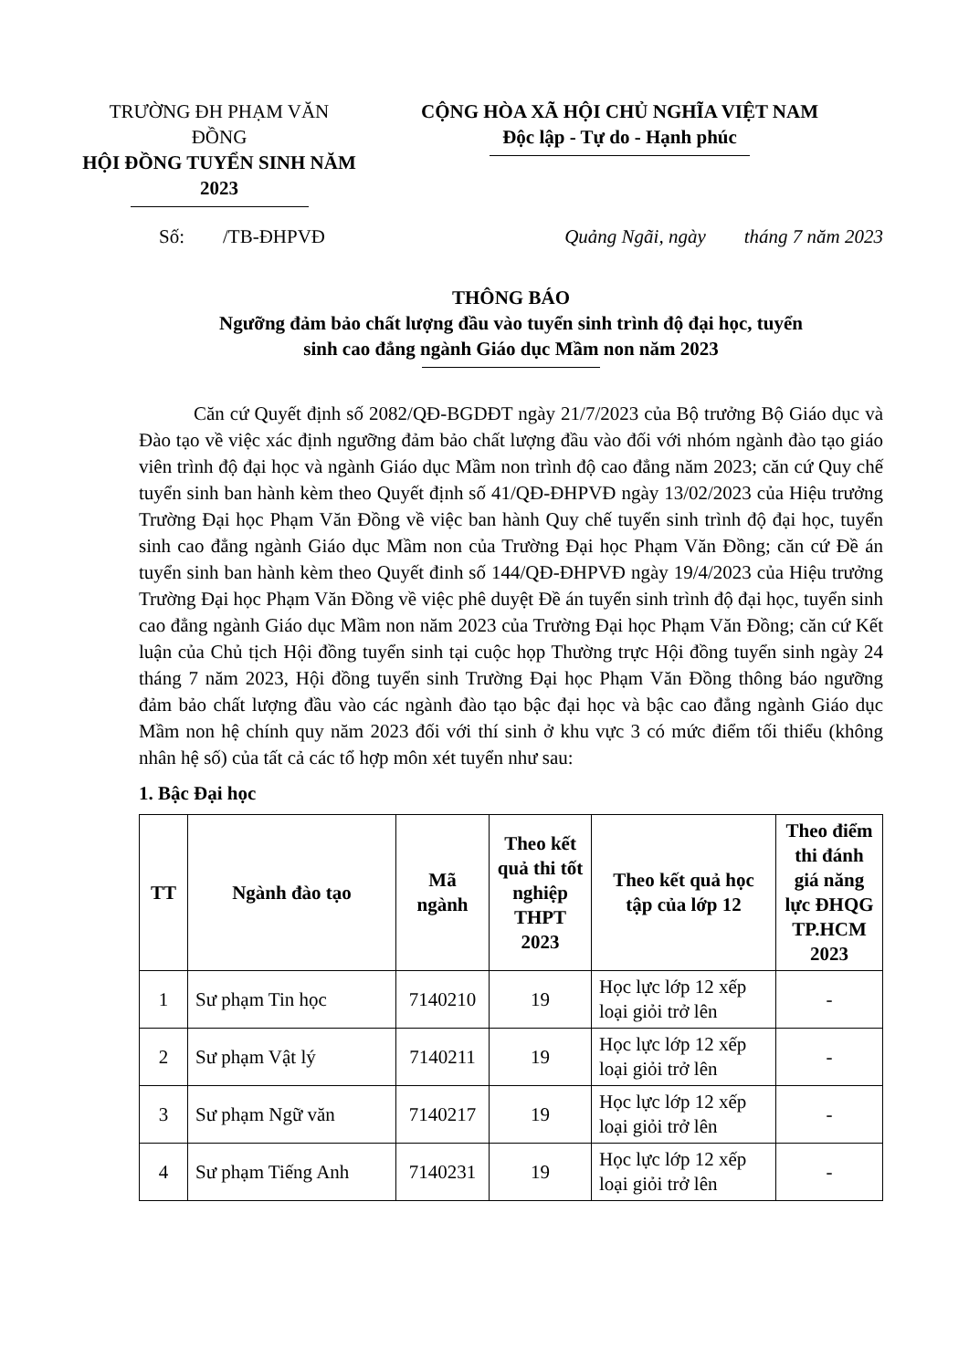TRƯỜNG ĐH PHẠM VĂN ĐỒNG
HỘI ĐỒNG TUYỂN SINH NĂM 2023
CỘNG HÒA XÃ HỘI CHỦ NGHĨA VIỆT NAM
Độc lập - Tự do - Hạnh phúc
Số: /TB-ĐHPVĐ Quảng Ngãi, ngày tháng 7 năm 2023
THÔNG BÁO
Ngưỡng đảm bảo chất lượng đầu vào tuyển sinh trình độ đại học, tuyển
sinh cao đẳng ngành Giáo dục Mầm non năm 2023
Căn cứ Quyết định số 2082/QĐ-BGDĐT ngày 21/7/2023 của Bộ trưởng Bộ Giáo dục và Đào tạo về việc xác định ngưỡng đảm bảo chất lượng đầu vào đối với nhóm ngành đào tạo giáo viên trình độ đại học và ngành Giáo dục Mầm non trình độ cao đẳng năm 2023; căn cứ Quy chế tuyển sinh ban hành kèm theo Quyết định số 41/QĐ-ĐHPVĐ ngày 13/02/2023 của Hiệu trưởng Trường Đại học Phạm Văn Đồng về việc ban hành Quy chế tuyển sinh trình độ đại học, tuyển sinh cao đẳng ngành Giáo dục Mầm non của Trường Đại học Phạm Văn Đồng; căn cứ Đề án tuyển sinh ban hành kèm theo Quyết đinh số 144/QĐ-ĐHPVĐ ngày 19/4/2023 của Hiệu trưởng Trường Đại học Phạm Văn Đồng về việc phê duyệt Đề án tuyển sinh trình độ đại học, tuyển sinh cao đẳng ngành Giáo dục Mầm non năm 2023 của Trường Đại học Phạm Văn Đồng; căn cứ Kết luận của Chủ tịch Hội đồng tuyển sinh tại cuộc họp Thường trực Hội đồng tuyển sinh ngày 24 tháng 7 năm 2023, Hội đồng tuyển sinh Trường Đại học Phạm Văn Đồng thông báo ngưỡng đảm bảo chất lượng đầu vào các ngành đào tạo bậc đại học và bậc cao đẳng ngành Giáo dục Mầm non hệ chính quy năm 2023 đối với thí sinh ở khu vực 3 có mức điểm tối thiểu (không nhân hệ số) của tất cả các tổ hợp môn xét tuyển như sau:
1. Bậc Đại học
| TT | Ngành đào tạo | Mã ngành | Theo kết quả thi tốt nghiệp THPT 2023 | Theo kết quả học tập của lớp 12 | Theo điểm thi đánh giá năng lực ĐHQG TP.HCM 2023 |
| --- | --- | --- | --- | --- | --- |
| 1 | Sư phạm Tin học | 7140210 | 19 | Học lực lớp 12 xếp loại giỏi trở lên | - |
| 2 | Sư phạm Vật lý | 7140211 | 19 | Học lực lớp 12 xếp loại giỏi trở lên | - |
| 3 | Sư phạm Ngữ văn | 7140217 | 19 | Học lực lớp 12 xếp loại giỏi trở lên | - |
| 4 | Sư phạm Tiếng Anh | 7140231 | 19 | Học lực lớp 12 xếp loại giỏi trở lên | - |